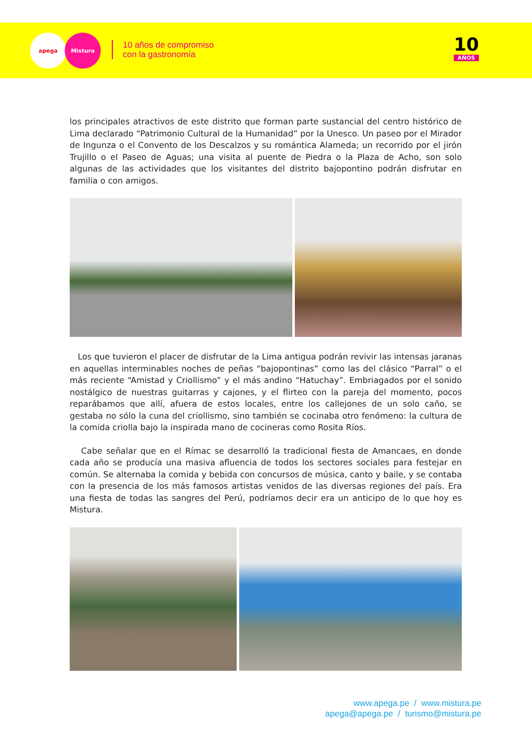apega Mistura
10 años de compromiso
con la gastronomía
10
AÑOS
los principales atractivos de este distrito que forman parte sustancial del centro histórico de Lima declarado “Patrimonio Cultural de la Humanidad” por la Unesco. Un paseo por el Mirador de Ingunza o el Convento de los Descalzos y su romántica Alameda; un recorrido por el jirón Trujillo o el Paseo de Aguas; una visita al puente de Piedra o la Plaza de Acho, son solo algunas de las actividades que los visitantes del distrito bajopontino podrán disfrutar en familia o con amigos.
Los que tuvieron el placer de disfrutar de la Lima antigua podrán revivir las intensas jaranas en aquellas interminables noches de peñas “bajopontinas” como las del clásico “Parral” o el más reciente “Amistad y Criollismo” y el más andino “Hatuchay”. Embriagados por el sonido nostálgico de nuestras guitarras y cajones, y el flirteo con la pareja del momento, pocos reparábamos que allí, afuera de estos locales, entre los callejones de un solo caño, se gestaba no sólo la cuna del criollismo, sino también se cocinaba otro fenómeno: la cultura de la comida criolla bajo la inspirada mano de cocineras como Rosita Ríos.
Cabe señalar que en el Rímac se desarrolló la tradicional fiesta de Amancaes, en donde cada año se producía una masiva afluencia de todos los sectores sociales para festejar en común. Se alternaba la comida y bebida con concursos de música, canto y baile, y se contaba con la presencia de los más famosos artistas venidos de las diversas regiones del país. Era una fiesta de todas las sangres del Perú, podríamos decir era un anticipo de lo que hoy es Mistura.
www.apega.pe / www.mistura.pe
apega@apega.pe / turismo@mistura.pe